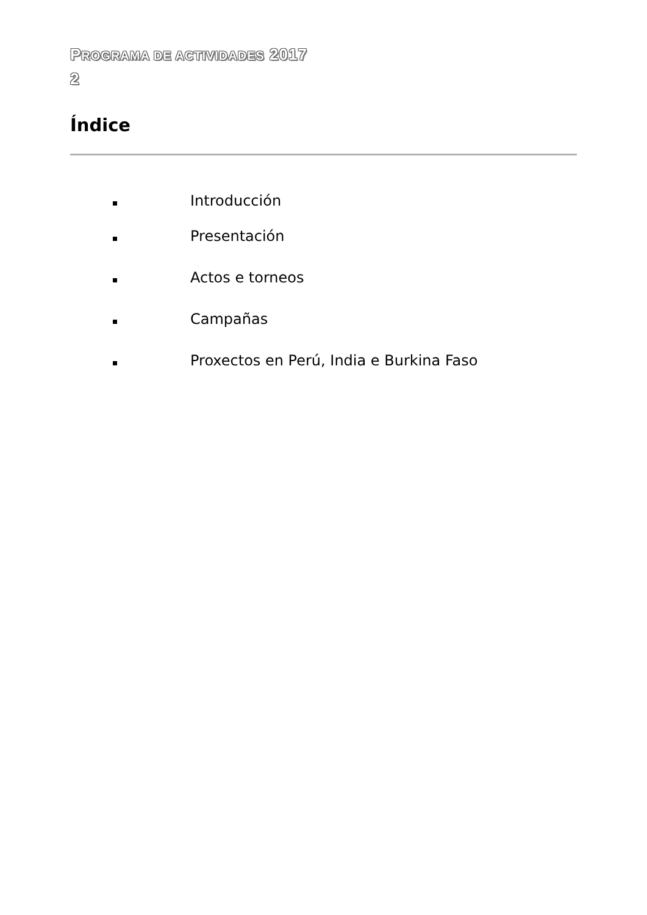PROGRAMA DE ACTIVIDADES 2017
2
Índice
Introducción
Presentación
Actos e torneos
Campañas
Proxectos en Perú, India e Burkina Faso